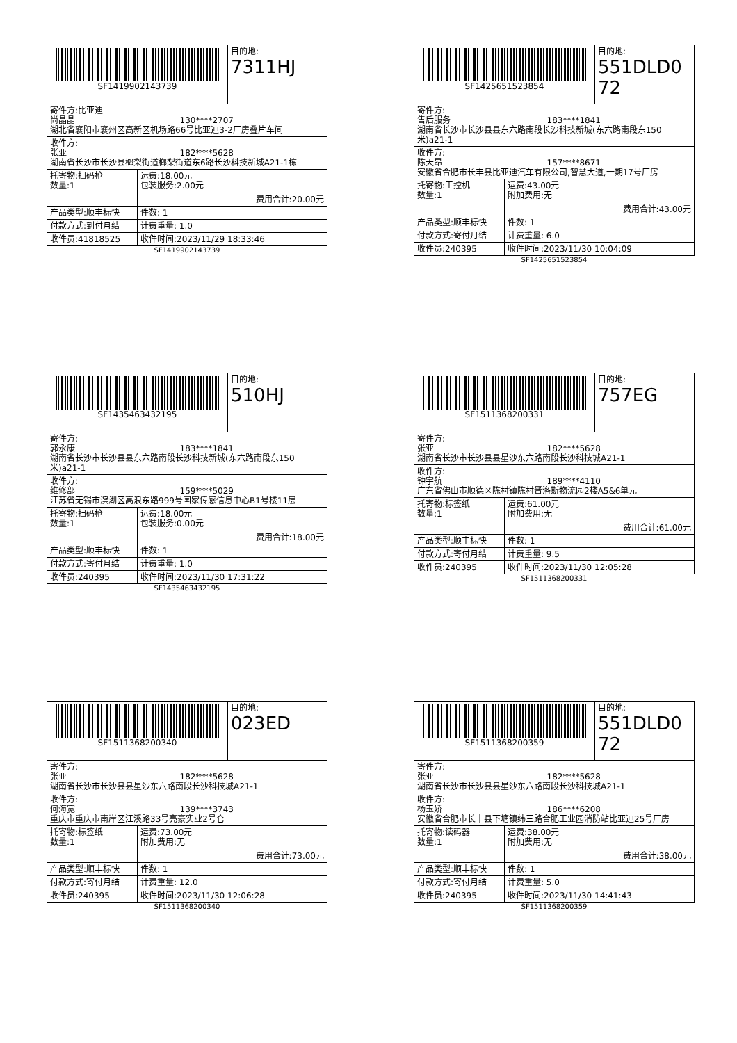| SF1419902143739 | | 目的地: 7311HJ |
| 寄件方:比亚迪 尚晶晶 130****2707 湖北省襄阳市襄州区高新区机场路66号比亚迪3-2厂房叠片车间 | | |
| 收件方: 张亚 182****5628 湖南省长沙市长沙县榔梨街道榔梨街道东6路长沙科技新城A21-1栋 | | |
| 托寄物:扫码枪 数量:1 | 运费:18.00元 包装服务:2.00元 费用合计:20.00元 | |
| 产品类型:顺丰标快 | 件数: 1 | |
| 付款方式:到付月结 | 计费重量: 1.0 | |
| 收件员:41818525 | 收件时间:2023/11/29 18:33:46 | |
SF1419902143739
| SF1425651523854 | | 目的地: 551DLD072 |
| 寄件方: 售后服务 183****1841 湖南省长沙市长沙县县东六路南段长沙科技新城(东六路南段东150米)a21-1 | | |
| 收件方: 陈天昂 157****8671 安徽省合肥市长丰县比亚迪汽车有限公司,智慧大道,一期17号厂房 | | |
| 托寄物:工控机 数量:1 | 运费:43.00元 附加费用:无 费用合计:43.00元 | |
| 产品类型:顺丰标快 | 件数: 1 | |
| 付款方式:寄付月结 | 计费重量: 6.0 | |
| 收件员:240395 | 收件时间:2023/11/30 10:04:09 | |
SF1425651523854
| SF1435463432195 | | 目的地: 510HJ |
| 寄件方: 郭永康 183****1841 湖南省长沙市长沙县县东六路南段长沙科技新城(东六路南段东150米)a21-1 | | |
| 收件方: 维修部 159****5029 江苏省无锡市滨湖区高浪东路999号国家传感信息中心B1号楼11层 | | |
| 托寄物:扫码枪 数量:1 | 运费:18.00元 包装服务:0.00元 费用合计:18.00元 | |
| 产品类型:顺丰标快 | 件数: 1 | |
| 付款方式:寄付月结 | 计费重量: 1.0 | |
| 收件员:240395 | 收件时间:2023/11/30 17:31:22 | |
SF1435463432195
| SF1511368200331 | | 目的地: 757EG |
| 寄件方: 张亚 182****5628 湖南省长沙市长沙县县星沙东六路南段长沙科技城A21-1 | | |
| 收件方: 钟宇航 189****4110 广东省佛山市顺德区陈村镇陈村晋洛斯物流园2楼A5&6单元 | | |
| 托寄物:标签纸 数量:1 | 运费:61.00元 附加费用:无 费用合计:61.00元 | |
| 产品类型:顺丰标快 | 件数: 1 | |
| 付款方式:寄付月结 | 计费重量: 9.5 | |
| 收件员:240395 | 收件时间:2023/11/30 12:05:28 | |
SF1511368200331
| SF1511368200340 | | 目的地: 023ED |
| 寄件方: 张亚 182****5628 湖南省长沙市长沙县县星沙东六路南段长沙科技城A21-1 | | |
| 收件方: 何海宽 139****3743 重庆市重庆市南岸区江溪路33号亮豪实业2号仓 | | |
| 托寄物:标签纸 数量:1 | 运费:73.00元 附加费用:无 费用合计:73.00元 | |
| 产品类型:顺丰标快 | 件数: 1 | |
| 付款方式:寄付月结 | 计费重量: 12.0 | |
| 收件员:240395 | 收件时间:2023/11/30 12:06:28 | |
SF1511368200340
| SF1511368200359 | | 目的地: 551DLD072 |
| 寄件方: 张亚 182****5628 湖南省长沙市长沙县县星沙东六路南段长沙科技城A21-1 | | |
| 收件方: 杨玉娇 186****6208 安徽省合肥市长丰县下塘镇纬三路合肥工业园消防站比亚迪25号厂房 | | |
| 托寄物:读码器 数量:1 | 运费:38.00元 附加费用:无 费用合计:38.00元 | |
| 产品类型:顺丰标快 | 件数: 1 | |
| 付款方式:寄付月结 | 计费重量: 5.0 | |
| 收件员:240395 | 收件时间:2023/11/30 14:41:43 | |
SF1511368200359